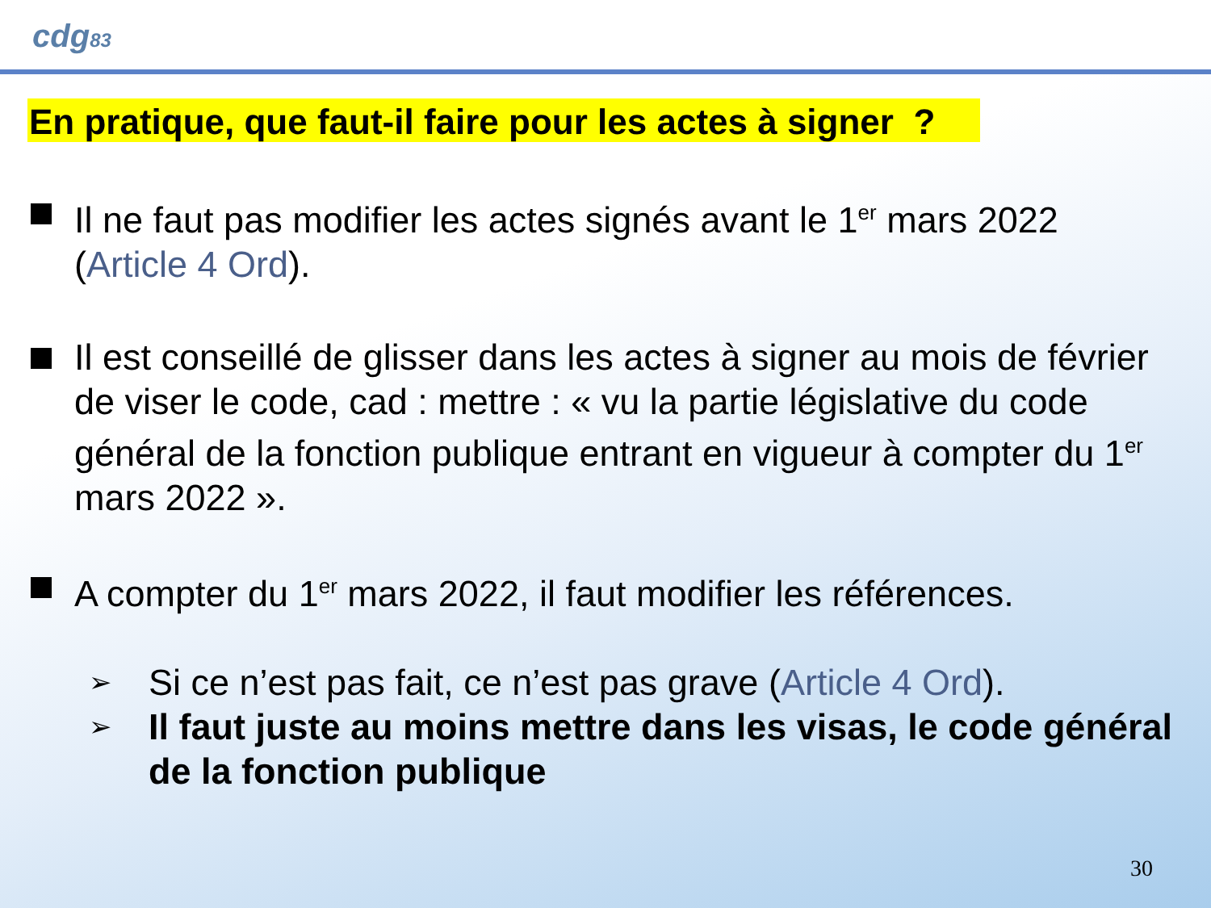cdg83
En pratique, que faut-il faire pour les actes à signer ?
Il ne faut pas modifier les actes signés avant le 1<sup>er</sup> mars 2022 (Article 4 Ord).
Il est conseillé de glisser dans les actes à signer au mois de février de viser le code, cad : mettre : « vu la partie législative du code général de la fonction publique entrant en vigueur à compter du 1<sup>er</sup> mars 2022 ».
A compter du 1<sup>er</sup> mars 2022, il faut modifier les références.
➢
Si ce n’est pas fait, ce n’est pas grave (Article 4 Ord).
➢
Il faut juste au moins mettre dans les visas, le code général de la fonction publique
30